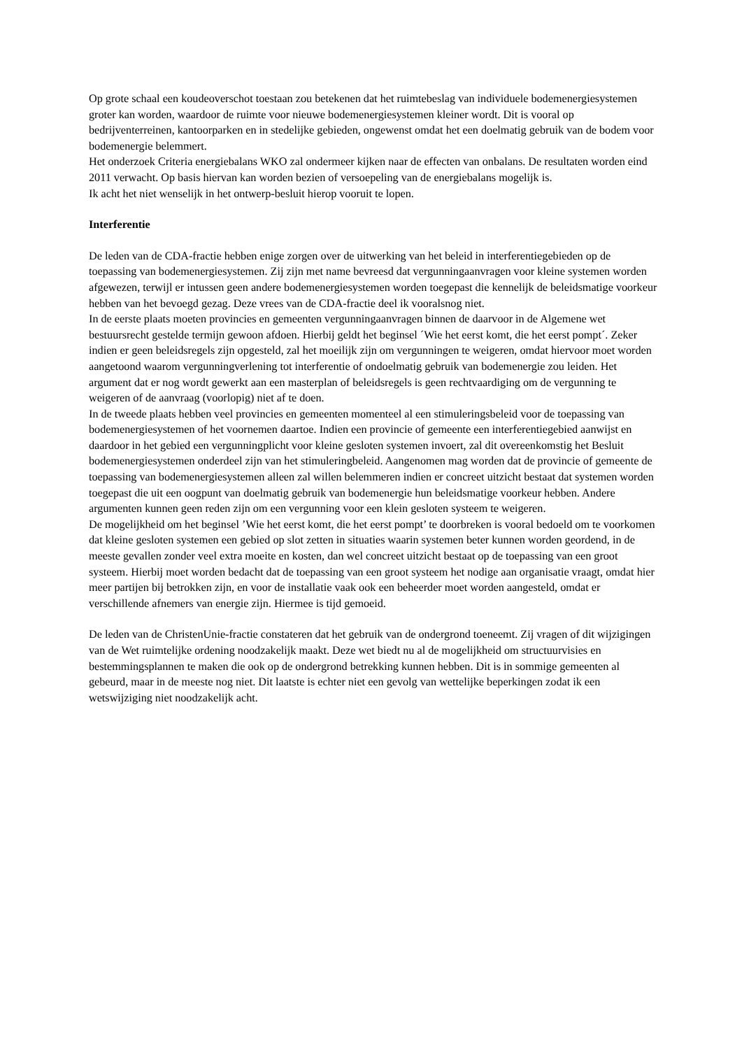Op grote schaal een koudeoverschot toestaan zou betekenen dat het ruimtebeslag van individuele bodemenergiesystemen groter kan worden, waardoor de ruimte voor nieuwe bodemenergiesystemen kleiner wordt. Dit is vooral op bedrijventerreinen, kantoorparken en in stedelijke gebieden, ongewenst omdat het een doelmatig gebruik van de bodem voor bodemenergie belemmert.
Het onderzoek Criteria energiebalans WKO zal ondermeer kijken naar de effecten van onbalans. De resultaten worden eind 2011 verwacht. Op basis hiervan kan worden bezien of versoepeling van de energiebalans mogelijk is.
Ik acht het niet wenselijk in het ontwerp-besluit hierop vooruit te lopen.
Interferentie
De leden van de CDA-fractie hebben enige zorgen over de uitwerking van het beleid in interferentiegebieden op de toepassing van bodemenergiesystemen. Zij zijn met name bevreesd dat vergunningaanvragen voor kleine systemen worden afgewezen, terwijl er intussen geen andere bodemenergiesystemen worden toegepast die kennelijk de beleidsmatige voorkeur hebben van het bevoegd gezag. Deze vrees van de CDA-fractie deel ik vooralsnog niet.
In de eerste plaats moeten provincies en gemeenten vergunningaanvragen binnen de daarvoor in de Algemene wet bestuursrecht gestelde termijn gewoon afdoen. Hierbij geldt het beginsel ´Wie het eerst komt, die het eerst pompt´. Zeker indien er geen beleidsregels zijn opgesteld, zal het moeilijk zijn om vergunningen te weigeren, omdat hiervoor moet worden aangetoond waarom vergunningverlening tot interferentie of ondoelmatig gebruik van bodemenergie zou leiden. Het argument dat er nog wordt gewerkt aan een masterplan of beleidsregels is geen rechtvaardiging om de vergunning te weigeren of de aanvraag (voorlopig) niet af te doen.
In de tweede plaats hebben veel provincies en gemeenten momenteel al een stimuleringsbeleid voor de toepassing van bodemenergiesystemen of het voornemen daartoe. Indien een provincie of gemeente een interferentiegebied aanwijst en daardoor in het gebied een vergunningplicht voor kleine gesloten systemen invoert, zal dit overeenkomstig het Besluit bodemenergiesystemen onderdeel zijn van het stimuleringbeleid. Aangenomen mag worden dat de provincie of gemeente de toepassing van bodemenergiesystemen alleen zal willen belemmeren indien er concreet uitzicht bestaat dat systemen worden toegepast die uit een oogpunt van doelmatig gebruik van bodemenergie hun beleidsmatige voorkeur hebben. Andere argumenten kunnen geen reden zijn om een vergunning voor een klein gesloten systeem te weigeren.
De mogelijkheid om het beginsel ’Wie het eerst komt, die het eerst pompt’ te doorbreken is vooral bedoeld om te voorkomen dat kleine gesloten systemen een gebied op slot zetten in situaties waarin systemen beter kunnen worden geordend, in de meeste gevallen zonder veel extra moeite en kosten, dan wel concreet uitzicht bestaat op de toepassing van een groot systeem. Hierbij moet worden bedacht dat de toepassing van een groot systeem het nodige aan organisatie vraagt, omdat hier meer partijen bij betrokken zijn, en voor de installatie vaak ook een beheerder moet worden aangesteld, omdat er verschillende afnemers van energie zijn. Hiermee is tijd gemoeid.
De leden van de ChristenUnie-fractie constateren dat het gebruik van de ondergrond toeneemt. Zij vragen of dit wijzigingen van de Wet ruimtelijke ordening noodzakelijk maakt. Deze wet biedt nu al de mogelijkheid om structuurvisies en bestemmingsplannen te maken die ook op de ondergrond betrekking kunnen hebben. Dit is in sommige gemeenten al gebeurd, maar in de meeste nog niet. Dit laatste is echter niet een gevolg van wettelijke beperkingen zodat ik een wetswijziging niet noodzakelijk acht.